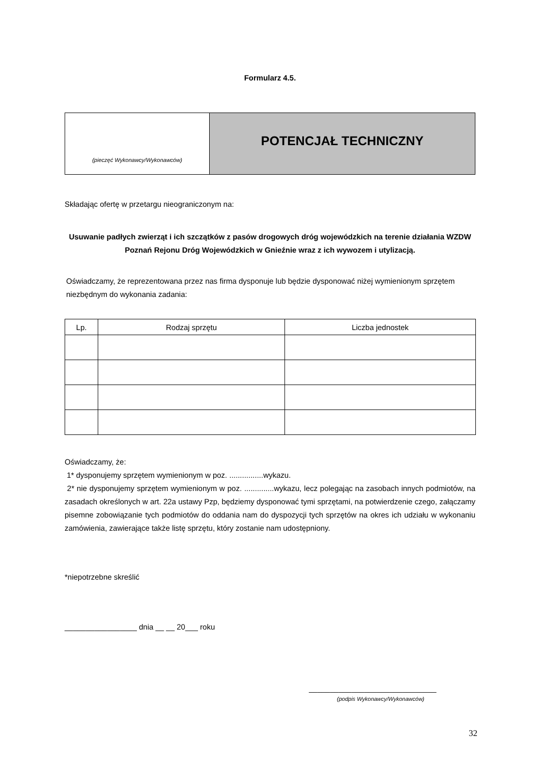Formularz 4.5.
(pieczęć Wykonawcy/Wykonawców)
POTENCJAŁ TECHNICZNY
Składając ofertę w przetargu nieograniczonym na:
Usuwanie padłych zwierząt i ich szczątków z pasów drogowych dróg wojewódzkich na terenie działania WZDW Poznań Rejonu Dróg Wojewódzkich w Gnieźnie wraz z ich wywozem i utylizacją.
Oświadczamy, że reprezentowana przez nas firma dysponuje lub będzie dysponować niżej wymienionym sprzętem niezbędnym do wykonania zadania:
| Lp. | Rodzaj sprzętu | Liczba jednostek |
| --- | --- | --- |
Oświadczamy, że:
1* dysponujemy sprzętem wymienionym w poz. ................wykazu.
2* nie dysponujemy sprzętem wymienionym w poz. ..............wykazu, lecz polegając na zasobach innych podmiotów, na zasadach określonych w art. 22a ustawy Pzp, będziemy dysponować tymi sprzętami, na potwierdzenie czego, załączamy pisemne zobowiązanie tych podmiotów do oddania nam do dyspozycji tych sprzętów na okres ich udziału w wykonaniu zamówienia, zawierające także listę sprzętu, który zostanie nam udostępniony.
*niepotrzebne skreślić
_________________ dnia __ __ 20___ roku
______________________________
(podpis Wykonawcy/Wykonawców)
32